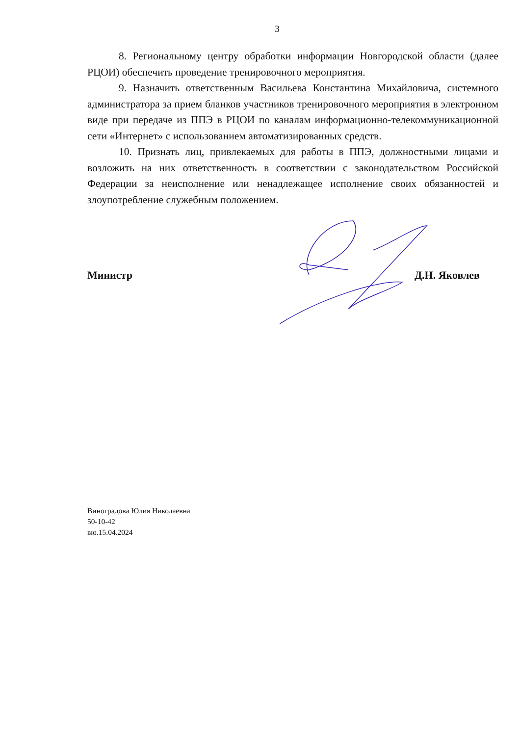3
8. Региональному центру обработки информации Новгородской области (далее РЦОИ) обеспечить проведение тренировочного мероприятия.
9. Назначить ответственным Васильева Константина Михайловича, системного администратора за прием бланков участников тренировочного мероприятия в электронном виде при передаче из ППЭ в РЦОИ по каналам информационно-телекоммуникационной сети «Интернет» с использованием автоматизированных средств.
10. Признать лиц, привлекаемых для работы в ППЭ, должностными лицами и возложить на них ответственность в соответствии с законодательством Российской Федерации за неисполнение или ненадлежащее исполнение своих обязанностей и злоупотребление служебным положением.
Министр Д.Н. Яковлев
Виноградова Юлия Николаевна
50-10-42
вю.15.04.2024